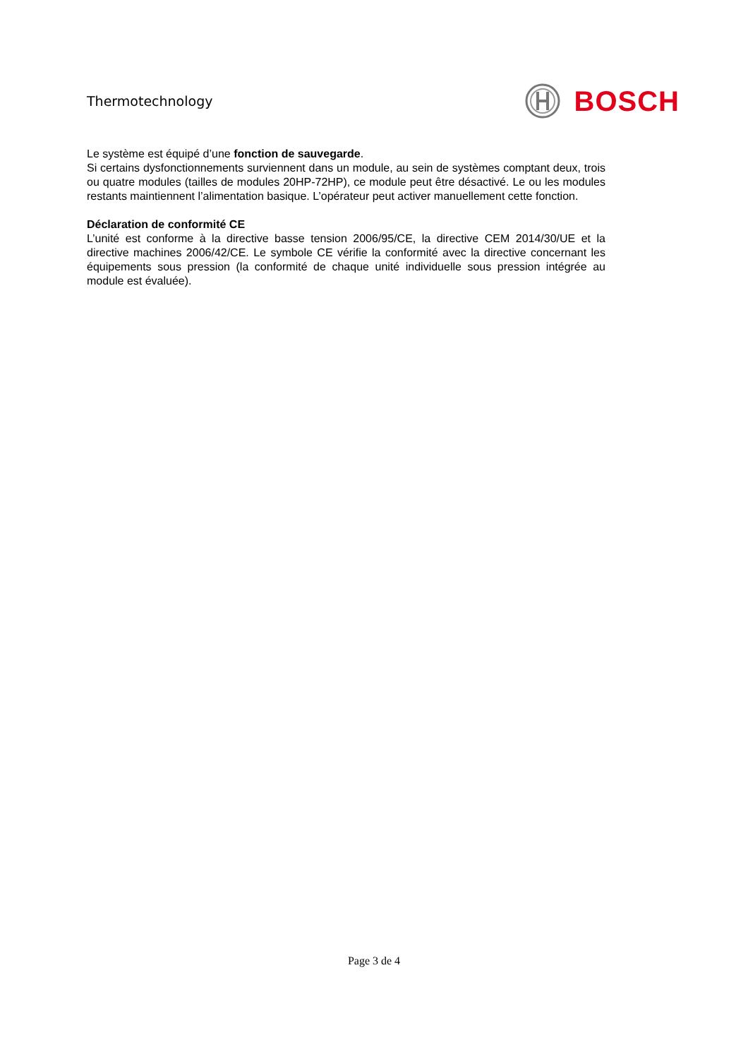Thermotechnology BOSCH
Le système est équipé d’une fonction de sauvegarde.
Si certains dysfonctionnements surviennent dans un module, au sein de systèmes comptant deux, trois ou quatre modules (tailles de modules 20HP-72HP), ce module peut être désactivé. Le ou les modules restants maintiennent l’alimentation basique. L’opérateur peut activer manuellement cette fonction.
Déclaration de conformité CE
L’unité est conforme à la directive basse tension 2006/95/CE, la directive CEM 2014/30/UE et la directive machines 2006/42/CE. Le symbole CE vérifie la conformité avec la directive concernant les équipements sous pression (la conformité de chaque unité individuelle sous pression intégrée au module est évaluée).
Page 3 de 4